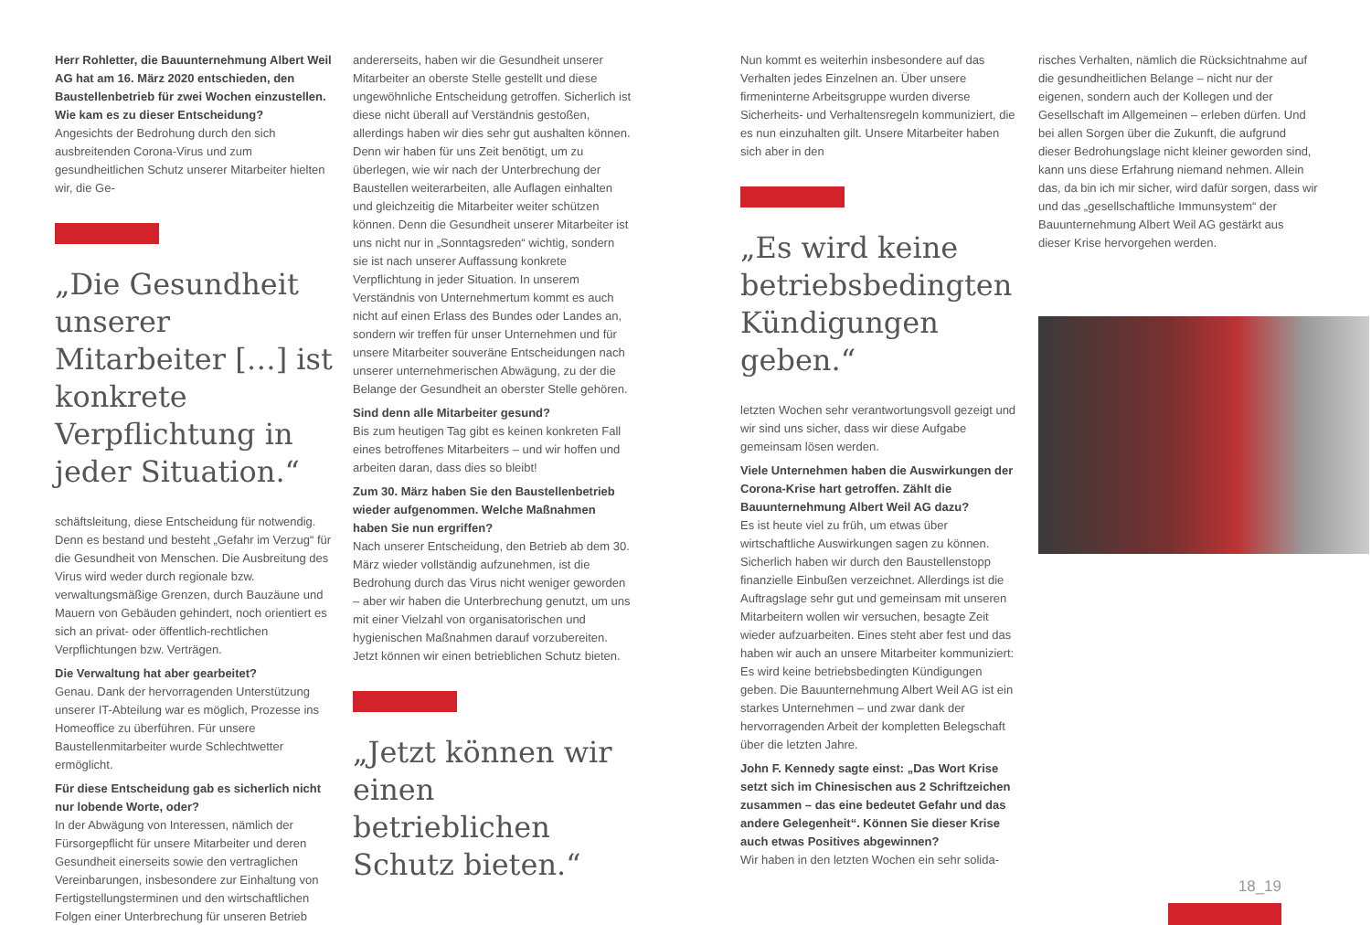Herr Rohletter, die Bauunternehmung Albert Weil AG hat am 16. März 2020 entschieden, den Baustellenbetrieb für zwei Wochen einzustellen. Wie kam es zu dieser Entscheidung?
Angesichts der Bedrohung durch den sich ausbreitenden Corona-Virus und zum gesundheitlichen Schutz unserer Mitarbeiter hielten wir, die Ge-
„Die Gesundheit unserer Mitarbeiter […] ist konkrete Verpflichtung in jeder Situation.“
schäftsleitung, diese Entscheidung für notwendig. Denn es bestand und besteht „Gefahr im Verzug“ für die Gesundheit von Menschen. Die Ausbreitung des Virus wird weder durch regionale bzw. verwaltungsmäßige Grenzen, durch Bauzäune und Mauern von Gebäuden gehindert, noch orientiert es sich an privat- oder öffentlich-rechtlichen Verpflichtungen bzw. Verträgen.
Die Verwaltung hat aber gearbeitet?
Genau. Dank der hervorragenden Unterstützung unserer IT-Abteilung war es möglich, Prozesse ins Homeoffice zu überführen. Für unsere Baustellenmitarbeiter wurde Schlechtwetter ermöglicht.
Für diese Entscheidung gab es sicherlich nicht nur lobende Worte, oder?
In der Abwägung von Interessen, nämlich der Fürsorgepflicht für unsere Mitarbeiter und deren Gesundheit einerseits sowie den vertraglichen Vereinbarungen, insbesondere zur Einhaltung von Fertigstellungsterminen und den wirtschaftlichen Folgen einer Unterbrechung für unseren Betrieb
andererseits, haben wir die Gesundheit unserer Mitarbeiter an oberste Stelle gestellt und diese ungewöhnliche Entscheidung getroffen. Sicherlich ist diese nicht überall auf Verständnis gestoßen, allerdings haben wir dies sehr gut aushalten können. Denn wir haben für uns Zeit benötigt, um zu überlegen, wie wir nach der Unterbrechung der Baustellen weiterarbeiten, alle Auflagen einhalten und gleichzeitig die Mitarbeiter weiter schützen können. Denn die Gesundheit unserer Mitarbeiter ist uns nicht nur in „Sonntagsreden“ wichtig, sondern sie ist nach unserer Auffassung konkrete Verpflichtung in jeder Situation. In unserem Verständnis von Unternehmertum kommt es auch nicht auf einen Erlass des Bundes oder Landes an, sondern wir treffen für unser Unternehmen und für unsere Mitarbeiter souveräne Entscheidungen nach unserer unternehmerischen Abwägung, zu der die Belange der Gesundheit an oberster Stelle gehören.
Sind denn alle Mitarbeiter gesund?
Bis zum heutigen Tag gibt es keinen konkreten Fall eines betroffenes Mitarbeiters – und wir hoffen und arbeiten daran, dass dies so bleibt!
Zum 30. März haben Sie den Baustellenbetrieb wieder aufgenommen. Welche Maßnahmen haben Sie nun ergriffen?
Nach unserer Entscheidung, den Betrieb ab dem 30. März wieder vollständig aufzunehmen, ist die Bedrohung durch das Virus nicht weniger geworden – aber wir haben die Unterbrechung genutzt, um uns mit einer Vielzahl von organisatorischen und hygienischen Maßnahmen darauf vorzubereiten. Jetzt können wir einen betrieblichen Schutz bieten.
„Jetzt können wir einen betrieblichen Schutz bieten.“
Nun kommt es weiterhin insbesondere auf das Verhalten jedes Einzelnen an. Über unsere firmeninterne Arbeitsgruppe wurden diverse Sicherheits- und Verhaltensregeln kommuniziert, die es nun einzuhalten gilt. Unsere Mitarbeiter haben sich aber in den
„Es wird keine betriebsbedingten Kündigungen geben.“
letzten Wochen sehr verantwortungsvoll gezeigt und wir sind uns sicher, dass wir diese Aufgabe gemeinsam lösen werden.
Viele Unternehmen haben die Auswirkungen der Corona-Krise hart getroffen. Zählt die Bauunternehmung Albert Weil AG dazu?
Es ist heute viel zu früh, um etwas über wirtschaftliche Auswirkungen sagen zu können. Sicherlich haben wir durch den Baustellenstopp finanzielle Einbußen verzeichnet. Allerdings ist die Auftragslage sehr gut und gemeinsam mit unseren Mitarbeitern wollen wir versuchen, besagte Zeit wieder aufzuarbeiten. Eines steht aber fest und das haben wir auch an unsere Mitarbeiter kommuniziert:
Es wird keine betriebsbedingten Kündigungen geben. Die Bauunternehmung Albert Weil AG ist ein starkes Unternehmen – und zwar dank der hervorragenden Arbeit der kompletten Belegschaft über die letzten Jahre.
John F. Kennedy sagte einst: „Das Wort Krise setzt sich im Chinesischen aus 2 Schriftzeichen zusammen – das eine bedeutet Gefahr und das andere Gelegenheit“. Können Sie dieser Krise auch etwas Positives abgewinnen?
Wir haben in den letzten Wochen ein sehr solida-
risches Verhalten, nämlich die Rücksichtnahme auf die gesundheitlichen Belange – nicht nur der eigenen, sondern auch der Kollegen und der Gesellschaft im Allgemeinen – erleben dürfen. Und bei allen Sorgen über die Zukunft, die aufgrund dieser Bedrohungslage nicht kleiner geworden sind, kann uns diese Erfahrung niemand nehmen. Allein das, da bin ich mir sicher, wird dafür sorgen, dass wir und das „gesellschaftliche Immunsystem“ der Bauunternehmung Albert Weil AG gestärkt aus dieser Krise hervorgehen werden.
18_19